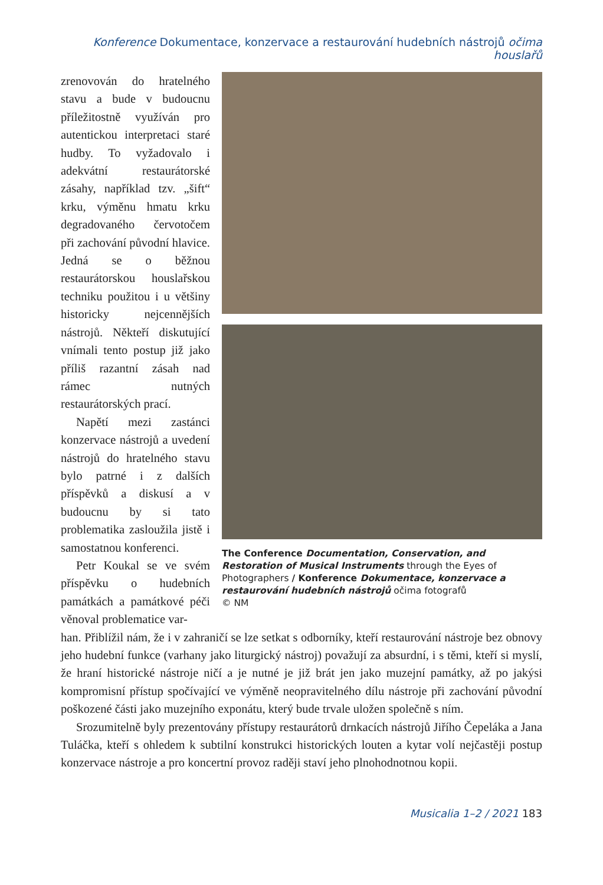Konference Dokumentace, konzervace a restaurování hudebních nástrojů očima houslařů
zrenovován do hratelného stavu a bude v budoucnu příležitostně využíván pro autentickou interpretaci staré hudby. To vyžadovalo i adekvátní restaurátorské zásahy, například tzv. „šift“ krku, výměnu hmatu krku degradovaného červotočem při zachování původní hlavice. Jedná se o běžnou restaurátorskou houslařskou techniku použitou i u většiny historicky nejcennějších nástrojů. Někteří diskutující vnímali tento postup již jako příliš razantní zásah nad rámec nutných restaurátorských prací.
Napětí mezi zastánci konzervace nástrojů a uvedení nástrojů do hratelného stavu bylo patrné i z dalších příspěvků a diskusí a v budoucnu by si tato problematika zasloužila jistě i samostatnou konferenci.
Petr Koukal se ve svém příspěvku o hudebních památkách a památkové péči věnoval problematice var-
The Conference Documentation, Conservation, and Restoration of Musical Instruments through the Eyes of Photographers / Konference Dokumentace, konzervace a restaurování hudebních nástrojů očima fotografů
© NM
han. Přiblížil nám, že i v zahraničí se lze setkat s odborníky, kteří restaurování nástroje bez obnovy jeho hudební funkce (varhany jako liturgický nástroj) považují za absurdní, i s těmi, kteří si myslí, že hraní historické nástroje ničí a je nutné je již brát jen jako muzejní památky, až po jakýsi kompromisní přístup spočívající ve výměně neopravitelného dílu nástroje při zachování původní poškozené části jako muzejního exponátu, který bude trvale uložen společně s ním.
Srozumitelně byly prezentovány přístupy restaurátorů drnkacích nástrojů Jiřího Čepeláka a Jana Tuláčka, kteří s ohledem k subtilní konstrukci historických louten a kytar volí nejčastěji postup konzervace nástroje a pro koncertní provoz raději staví jeho plnohodnotnou kopii.
Musicalia 1–2 / 2021 183